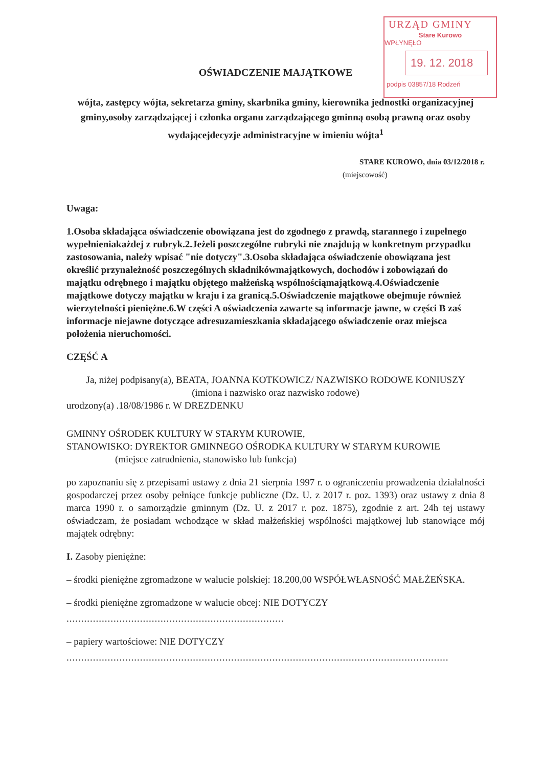URZĄD GMINY
Stare Kurowo
WPŁYNĘŁO
19. 12. 2018
podpis 03857/18 Rodzeń
OŚWIADCZENIE MAJĄTKOWE
wójta, zastępcy wójta, sekretarza gminy, skarbnika gminy, kierownika jednostki organizacyjnej gminy,osoby zarządzającej i członka organu zarządzającego gminną osobą prawną oraz osoby wydającejdecyzje administracyjne w imieniu wójta<sup>1</sup>
STARE KUROWO, dnia 03/12/2018 r.
(miejscowość)
Uwaga:
1.Osoba składająca oświadczenie obowiązana jest do zgodnego z prawdą, starannego i zupełnego wypełnieniakażdej z rubryk.2.Jeżeli poszczególne rubryki nie znajdują w konkretnym przypadku zastosowania, należy wpisać "nie dotyczy".3.Osoba składająca oświadczenie obowiązana jest określić przynależność poszczególnych składnikówmajątkowych, dochodów i zobowiązań do majątku odrębnego i majątku objętego małżeńską wspólnościąmajątkową.4.Oświadczenie majątkowe dotyczy majątku w kraju i za granicą.5.Oświadczenie majątkowe obejmuje również wierzytelności pieniężne.6.W części A oświadczenia zawarte są informacje jawne, w części B zaś informacje niejawne dotyczące adresuzamieszkania składającego oświadczenie oraz miejsca położenia nieruchomości.
CZĘŚĆ A
Ja, niżej podpisany(a), BEATA, JOANNA KOTKOWICZ/ NAZWISKO RODOWE KONIUSZY
(imiona i nazwisko oraz nazwisko rodowe)
urodzony(a) .18/08/1986 r. W DREZDENKU
GMINNY OŚRODEK KULTURY W STARYM KUROWIE,
STANOWISKO: DYREKTOR GMINNEGO OŚRODKA KULTURY W STARYM KUROWIE
(miejsce zatrudnienia, stanowisko lub funkcja)
po zapoznaniu się z przepisami ustawy z dnia 21 sierpnia 1997 r. o ograniczeniu prowadzenia działalności gospodarczej przez osoby pełniące funkcje publiczne (Dz. U. z 2017 r. poz. 1393) oraz ustawy z dnia 8 marca 1990 r. o samorządzie gminnym (Dz. U. z 2017 r. poz. 1875), zgodnie z art. 24h tej ustawy oświadczam, że posiadam wchodzące w skład małżeńskiej wspólności majątkowej lub stanowiące mój majątek odrębny:
I. Zasoby pieniężne:
– środki pieniężne zgromadzone w walucie polskiej: 18.200,00 WSPÓŁWŁASNOŚĆ MAŁŻEŃSKA.
– środki pieniężne zgromadzone w walucie obcej: NIE DOTYCZY
..........................................................................
– papiery wartościowe: NIE DOTYCZY
..................................................................................................................................